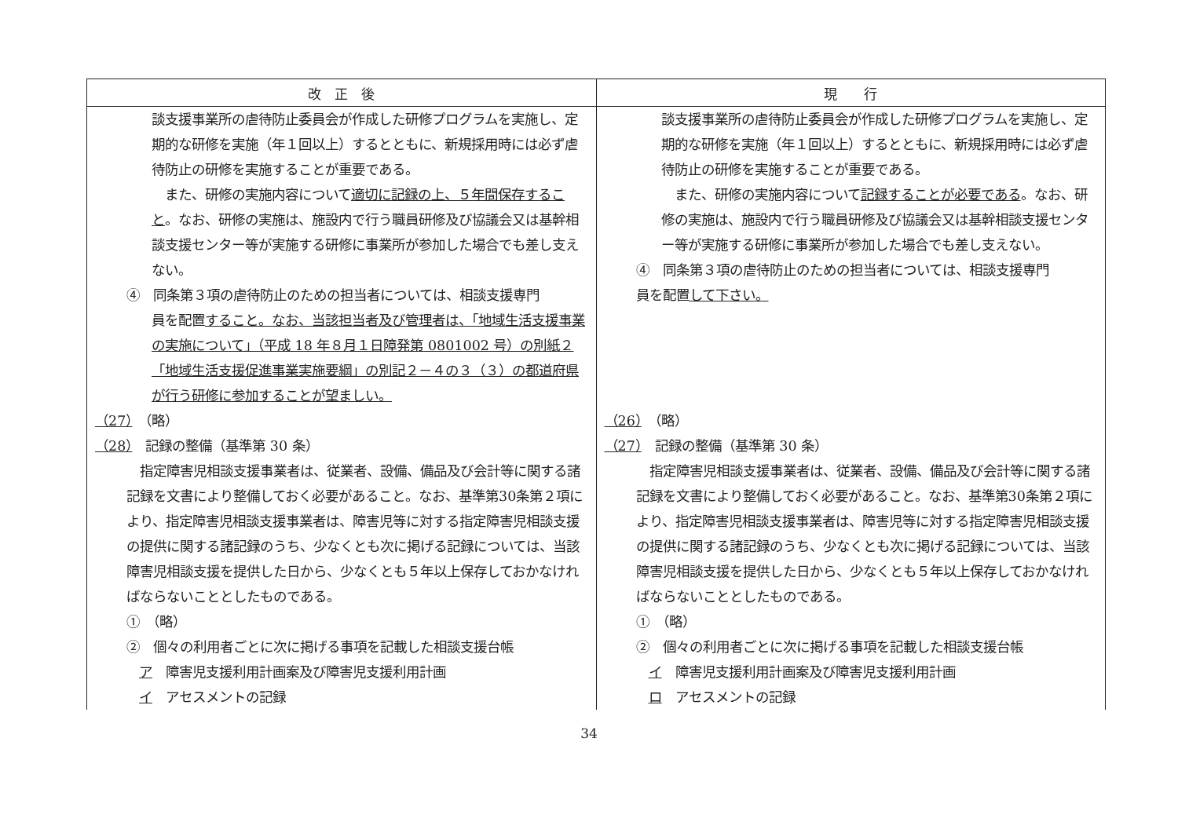| 改 正 後 | 現 行 |
| --- | --- |
| 談支援事業所の虐待防止委員会が作成した研修プログラムを実施し、定期的な研修を実施（年１回以上）するとともに、新規採用時には必ず虐待防止の研修を実施することが重要である。 また、研修の実施内容について 適切に記録の上、５年間保存すること 。なお、研修の実施は、施設内で行う職員研修及び協議会又は基幹相談支援センター等が実施する研修に事業所が参加した場合でも差し支えない。 ④ 同条第３項の虐待防止のための担当者については、相談支援専門 員を配置 すること。なお、当該担当者及び管理者は、「地域生活支援事業の実施について」（平成 18 年８月１日障発第 0801002 号）の別紙２「地域生活支援促進事業実施要綱」の別記２－４の３（３）の都道府県が行う研修に参加することが望ましい。 （27） （略） （28） 記録の整備（基準第 30 条） 指定障害児相談支援事業者は、従業者、設備、備品及び会計等に関する諸記録を文書により整備しておく必要があること。なお、基準第30条第２項により、指定障害児相談支援事業者は、障害児等に対する指定障害児相談支援の提供に関する諸記録のうち、少なくとも次に掲げる記録については、当該障害児相談支援を提供した日から、少なくとも５年以上保存しておかなければならないこととしたものである。 ① （略） ② 個々の利用者ごとに次に掲げる事項を記載した相談支援台帳 ア 障害児支援利用計画案及び障害児支援利用計画 イ アセスメントの記録 | 談支援事業所の虐待防止委員会が作成した研修プログラムを実施し、定期的な研修を実施（年１回以上）するとともに、新規採用時には必ず虐待防止の研修を実施することが重要である。 また、研修の実施内容について 記録することが必要である 。なお、研修の実施は、施設内で行う職員研修及び協議会又は基幹相談支援センター等が実施する研修に事業所が参加した場合でも差し支えない。 ④ 同条第３項の虐待防止のための担当者については、相談支援専門 員を配置 して下さい。 （26） （略） （27） 記録の整備（基準第 30 条） 指定障害児相談支援事業者は、従業者、設備、備品及び会計等に関する諸記録を文書により整備しておく必要があること。なお、基準第30条第２項により、指定障害児相談支援事業者は、障害児等に対する指定障害児相談支援の提供に関する諸記録のうち、少なくとも次に掲げる記録については、当該障害児相談支援を提供した日から、少なくとも５年以上保存しておかなければならないこととしたものである。 ① （略） ② 個々の利用者ごとに次に掲げる事項を記載した相談支援台帳 イ 障害児支援利用計画案及び障害児支援利用計画 ロ アセスメントの記録 |
34